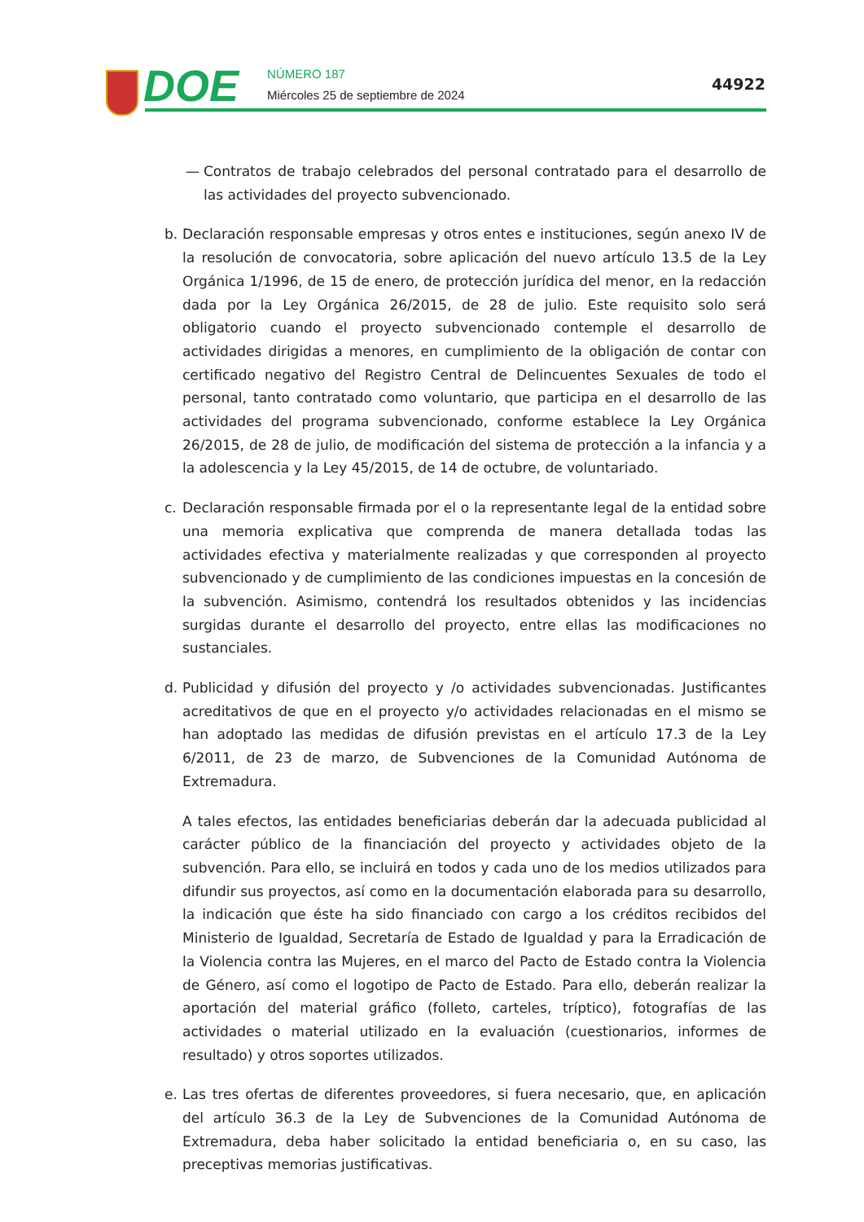DOE NÚMERO 187
Miércoles 25 de septiembre de 2024
44922
— Contratos de trabajo celebrados del personal contratado para el desarrollo de las actividades del proyecto subvencionado.
b. Declaración responsable empresas y otros entes e instituciones, según anexo IV de la resolución de convocatoria, sobre aplicación del nuevo artículo 13.5 de la Ley Orgánica 1/1996, de 15 de enero, de protección jurídica del menor, en la redacción dada por la Ley Orgánica 26/2015, de 28 de julio. Este requisito solo será obligatorio cuando el proyecto subvencionado contemple el desarrollo de actividades dirigidas a menores, en cumplimiento de la obligación de contar con certificado negativo del Registro Central de Delincuentes Sexuales de todo el personal, tanto contratado como voluntario, que participa en el desarrollo de las actividades del programa subvencionado, conforme establece la Ley Orgánica 26/2015, de 28 de julio, de modificación del sistema de protección a la infancia y a la adolescencia y la Ley 45/2015, de 14 de octubre, de voluntariado.
c. Declaración responsable firmada por el o la representante legal de la entidad sobre una memoria explicativa que comprenda de manera detallada todas las actividades efectiva y materialmente realizadas y que corresponden al proyecto subvencionado y de cumplimiento de las condiciones impuestas en la concesión de la subvención. Asimismo, contendrá los resultados obtenidos y las incidencias surgidas durante el desarrollo del proyecto, entre ellas las modificaciones no sustanciales.
d. Publicidad y difusión del proyecto y /o actividades subvencionadas. Justificantes acreditativos de que en el proyecto y/o actividades relacionadas en el mismo se han adoptado las medidas de difusión previstas en el artículo 17.3 de la Ley 6/2011, de 23 de marzo, de Subvenciones de la Comunidad Autónoma de Extremadura.
A tales efectos, las entidades beneficiarias deberán dar la adecuada publicidad al carácter público de la financiación del proyecto y actividades objeto de la subvención. Para ello, se incluirá en todos y cada uno de los medios utilizados para difundir sus proyectos, así como en la documentación elaborada para su desarrollo, la indicación que éste ha sido financiado con cargo a los créditos recibidos del Ministerio de Igualdad, Secretaría de Estado de Igualdad y para la Erradicación de la Violencia contra las Mujeres, en el marco del Pacto de Estado contra la Violencia de Género, así como el logotipo de Pacto de Estado. Para ello, deberán realizar la aportación del material gráfico (folleto, carteles, tríptico), fotografías de las actividades o material utilizado en la evaluación (cuestionarios, informes de resultado) y otros soportes utilizados.
e. Las tres ofertas de diferentes proveedores, si fuera necesario, que, en aplicación del artículo 36.3 de la Ley de Subvenciones de la Comunidad Autónoma de Extremadura, deba haber solicitado la entidad beneficiaria o, en su caso, las preceptivas memorias justificativas.